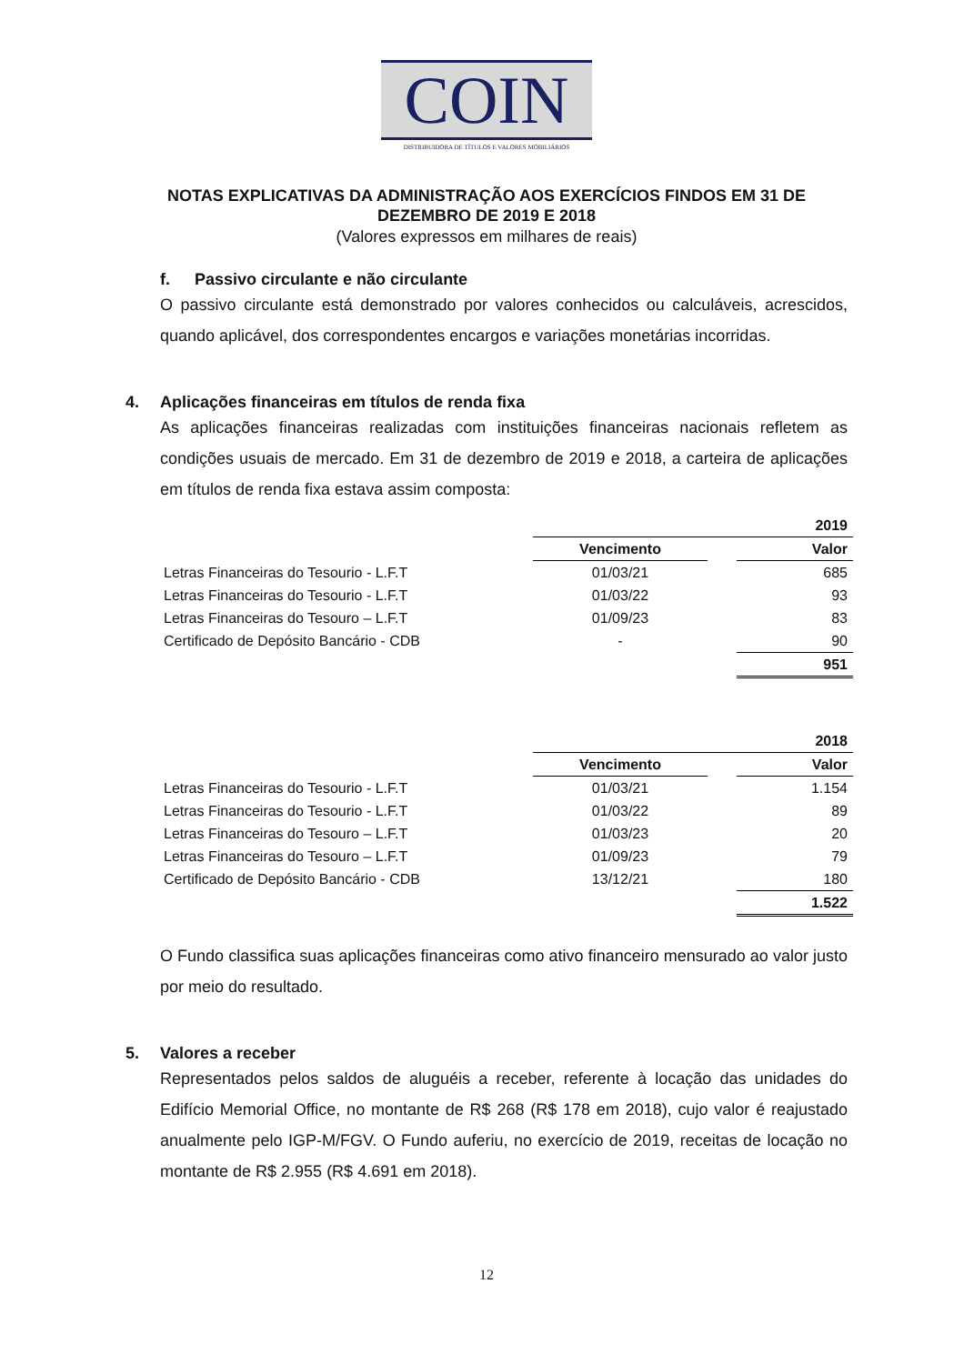COIN
DISTRIBUIDORA DE TÍTULOS E VALORES MOBILIÁRIOS
NOTAS EXPLICATIVAS DA ADMINISTRAÇÃO AOS EXERCÍCIOS FINDOS EM 31 DE DEZEMBRO DE 2019 E 2018
(Valores expressos em milhares de reais)
f. Passivo circulante e não circulante
O passivo circulante está demonstrado por valores conhecidos ou calculáveis, acrescidos, quando aplicável, dos correspondentes encargos e variações monetárias incorridas.
4. Aplicações financeiras em títulos de renda fixa
As aplicações financeiras realizadas com instituições financeiras nacionais refletem as condições usuais de mercado. Em 31 de dezembro de 2019 e 2018, a carteira de aplicações em títulos de renda fixa estava assim composta:
| | 2019 | | |
| | Vencimento | | Valor |
| Letras Financeiras do Tesourio - L.F.T | 01/03/21 | | 685 |
| Letras Financeiras do Tesourio - L.F.T | 01/03/22 | | 93 |
| Letras Financeiras do Tesouro – L.F.T | 01/09/23 | | 83 |
| Certificado de Depósito Bancário - CDB | - | | 90 |
| | | | 951 |
| | 2018 | | |
| | Vencimento | | Valor |
| Letras Financeiras do Tesourio - L.F.T | 01/03/21 | | 1.154 |
| Letras Financeiras do Tesourio - L.F.T | 01/03/22 | | 89 |
| Letras Financeiras do Tesouro – L.F.T | 01/03/23 | | 20 |
| Letras Financeiras do Tesouro – L.F.T | 01/09/23 | | 79 |
| Certificado de Depósito Bancário - CDB | 13/12/21 | | 180 |
| | | | 1.522 |
O Fundo classifica suas aplicações financeiras como ativo financeiro mensurado ao valor justo por meio do resultado.
5. Valores a receber
Representados pelos saldos de aluguéis a receber, referente à locação das unidades do Edifício Memorial Office, no montante de R$ 268 (R$ 178 em 2018), cujo valor é reajustado anualmente pelo IGP-M/FGV. O Fundo auferiu, no exercício de 2019, receitas de locação no montante de R$ 2.955 (R$ 4.691 em 2018).
12